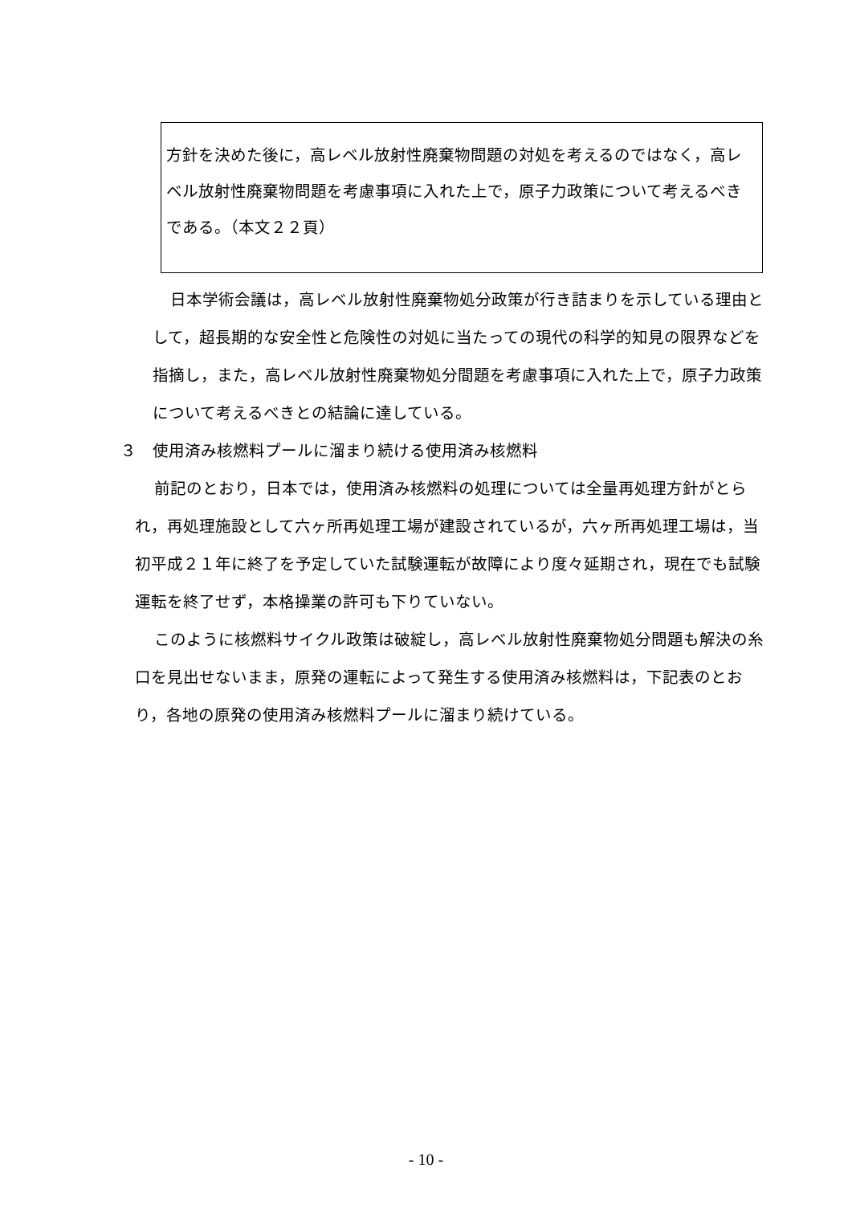方針を決めた後に，高レベル放射性廃棄物問題の対処を考えるのではなく，高レベル放射性廃棄物問題を考慮事項に入れた上で，原子力政策について考えるべきである。（本文２２頁）
日本学術会議は，高レベル放射性廃棄物処分政策が行き詰まりを示している理由として，超長期的な安全性と危険性の対処に当たっての現代の科学的知見の限界などを指摘し，また，高レベル放射性廃棄物処分間題を考慮事項に入れた上で，原子力政策について考えるべきとの結論に達している。
３　使用済み核燃料プールに溜まり続ける使用済み核燃料
前記のとおり，日本では，使用済み核燃料の処理については全量再処理方針がとられ，再処理施設として六ヶ所再処理工場が建設されているが，六ヶ所再処理工場は，当初平成２１年に終了を予定していた試験運転が故障により度々延期され，現在でも試験運転を終了せず，本格操業の許可も下りていない。
このように核燃料サイクル政策は破綻し，高レベル放射性廃棄物処分問題も解決の糸口を見出せないまま，原発の運転によって発生する使用済み核燃料は，下記表のとおり，各地の原発の使用済み核燃料プールに溜まり続けている。
- 10 -